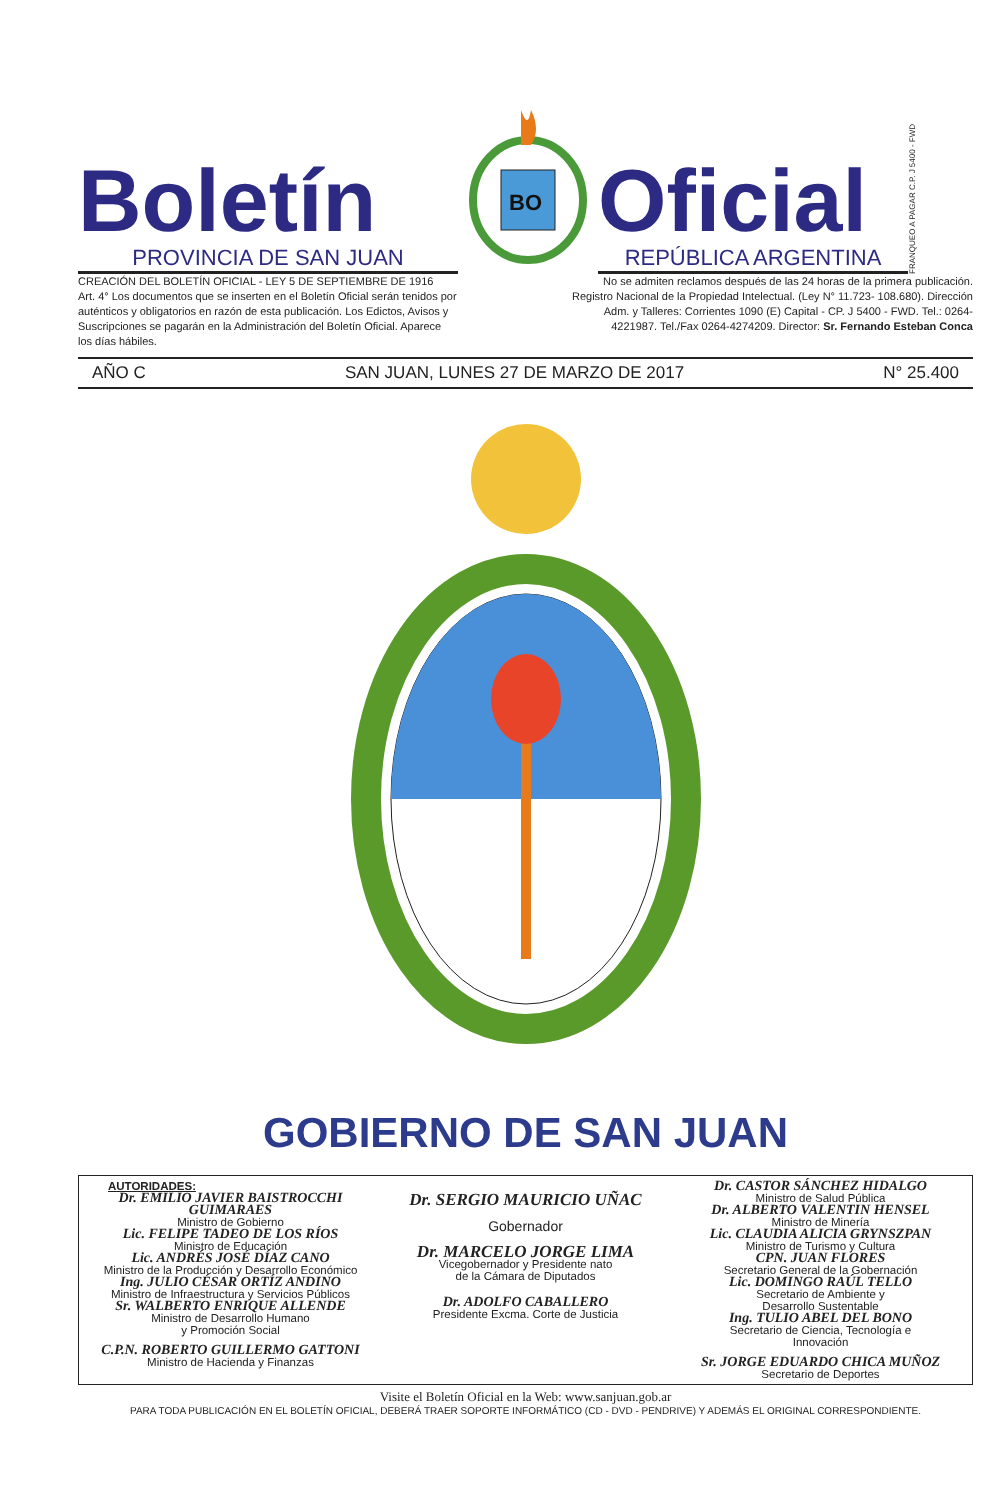Boletín
PROVINCIA DE SAN JUAN
BO
Oficial
REPÚBLICA ARGENTINA
FRANQUEO A PAGAR C.P. J 5400 - FWD
CREACIÓN DEL BOLETÍN OFICIAL - LEY 5 DE SEPTIEMBRE DE 1916
Art. 4° Los documentos que se inserten en el Boletín Oficial serán tenidos por auténticos y obligatorios en razón de esta publicación. Los Edictos, Avisos y Suscripciones se pagarán en la Administración del Boletín Oficial. Aparece los días hábiles.
No se admiten reclamos después de las 24 horas de la primera publicación. Registro Nacional de la Propiedad Intelectual. (Ley N° 11.723- 108.680). Dirección Adm. y Talleres: Corrientes 1090 (E) Capital - CP. J 5400 - FWD. Tel.: 0264-4221987. Tel./Fax 0264-4274209. Director: Sr. Fernando Esteban Conca
AÑO C SAN JUAN, LUNES 27 DE MARZO DE 2017 N° 25.400
GOBIERNO DE SAN JUAN
AUTORIDADES:
Dr. EMILIO JAVIER BAISTROCCHI GUIMARAES
Ministro de Gobierno
Lic. FELIPE TADEO DE LOS RÍOS
Ministro de Educación
Lic. ANDRÉS JOSÉ DÍAZ CANO
Ministro de la Producción y Desarrollo Económico
Ing. JULIO CÉSAR ORTÍZ ANDINO
Ministro de Infraestructura y Servicios Públicos
Sr. WALBERTO ENRIQUE ALLENDE
Ministro de Desarrollo Humano
y Promoción Social
C.P.N. ROBERTO GUILLERMO GATTONI
Ministro de Hacienda y Finanzas
Dr. SERGIO MAURICIO UÑAC
Gobernador
Dr. MARCELO JORGE LIMA
Vicegobernador y Presidente nato
de la Cámara de Diputados
Dr. ADOLFO CABALLERO
Presidente Excma. Corte de Justicia
Dr. CASTOR SÁNCHEZ HIDALGO
Ministro de Salud Pública
Dr. ALBERTO VALENTIN HENSEL
Ministro de Minería
Lic. CLAUDIA ALICIA GRYNSZPAN
Ministro de Turismo y Cultura
CPN. JUAN FLORES
Secretario General de la Gobernación
Lic. DOMINGO RAÚL TELLO
Secretario de Ambiente y
Desarrollo Sustentable
Ing. TULIO ABEL DEL BONO
Secretario de Ciencia, Tecnología e
Innovación
Sr. JORGE EDUARDO CHICA MUÑOZ
Secretario de Deportes
Visite el Boletín Oficial en la Web: www.sanjuan.gob.ar
PARA TODA PUBLICACIÓN EN EL BOLETÍN OFICIAL, DEBERÁ TRAER SOPORTE INFORMÁTICO (CD - DVD - PENDRIVE) Y ADEMÁS EL ORIGINAL CORRESPONDIENTE.